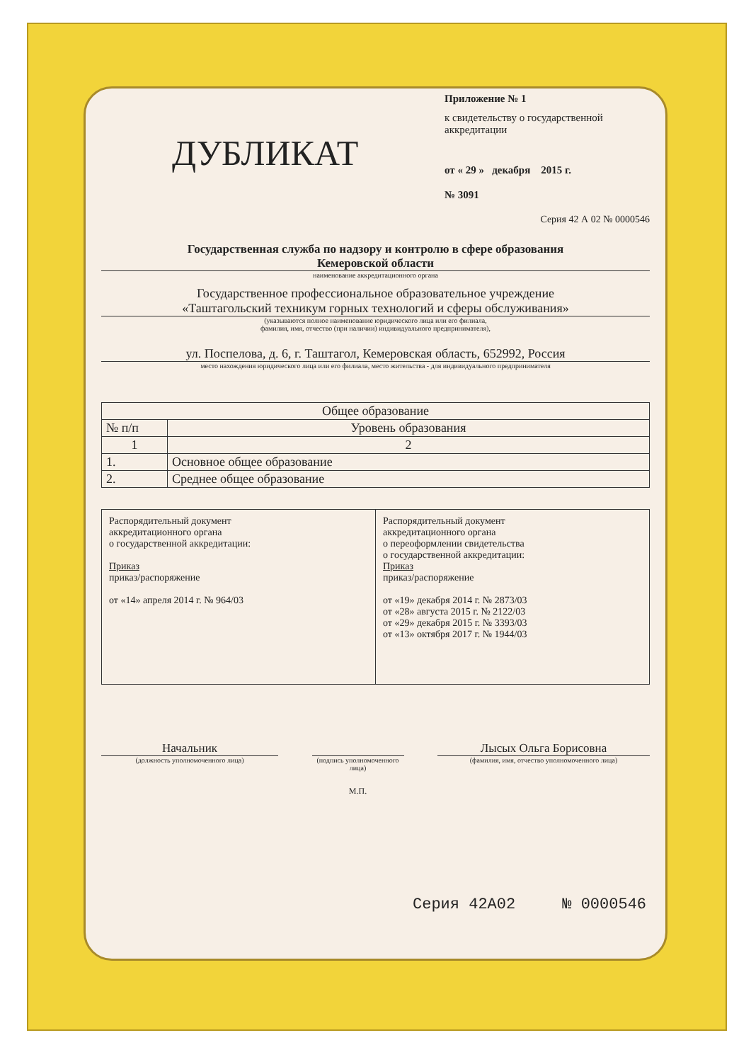ДУБЛИКАТ
Приложение № 1
к свидетельству о государственной аккредитации
от « 29 » декабря 2015 г.
№ 3091
Серия 42 А 02 № 0000546
Государственная служба по надзору и контролю в сфере образования
Кемеровской области
наименование аккредитационного органа
Государственное профессиональное образовательное учреждение
«Таштагольский техникум горных технологий и сферы обслуживания»
(указываются полное наименование юридического лица или его филиала,
фамилия, имя, отчество (при наличии) индивидуального предпринимателя),
ул. Поспелова, д. 6, г. Таштагол, Кемеровская область, 652992, Россия
место нахождения юридического лица или его филиала, место жительства - для индивидуального предпринимателя
| Общее образование | |
| --- | --- |
| № п/п | Уровень образования |
| 1 | 2 |
| 1. | Основное общее образование |
| 2. | Среднее общее образование |
| Распорядительный документ аккредитационного органа о государственной аккредитации: Приказ приказ/распоряжение от «14» апреля 2014 г. № 964/03 | Распорядительный документ аккредитационного органа о переоформлении свидетельства о государственной аккредитации: Приказ приказ/распоряжение от «19» декабря 2014 г. № 2873/03 от «28» августа 2015 г. № 2122/03 от «29» декабря 2015 г. № 3393/03 от «13» октября 2017 г. № 1944/03 |
Начальник
(должность уполномоченного лица)
(подпись уполномоченного лица)
М.П.
Лысых Ольга Борисовна
(фамилия, имя, отчество уполномоченного лица)
Серия 42А02 № 0000546